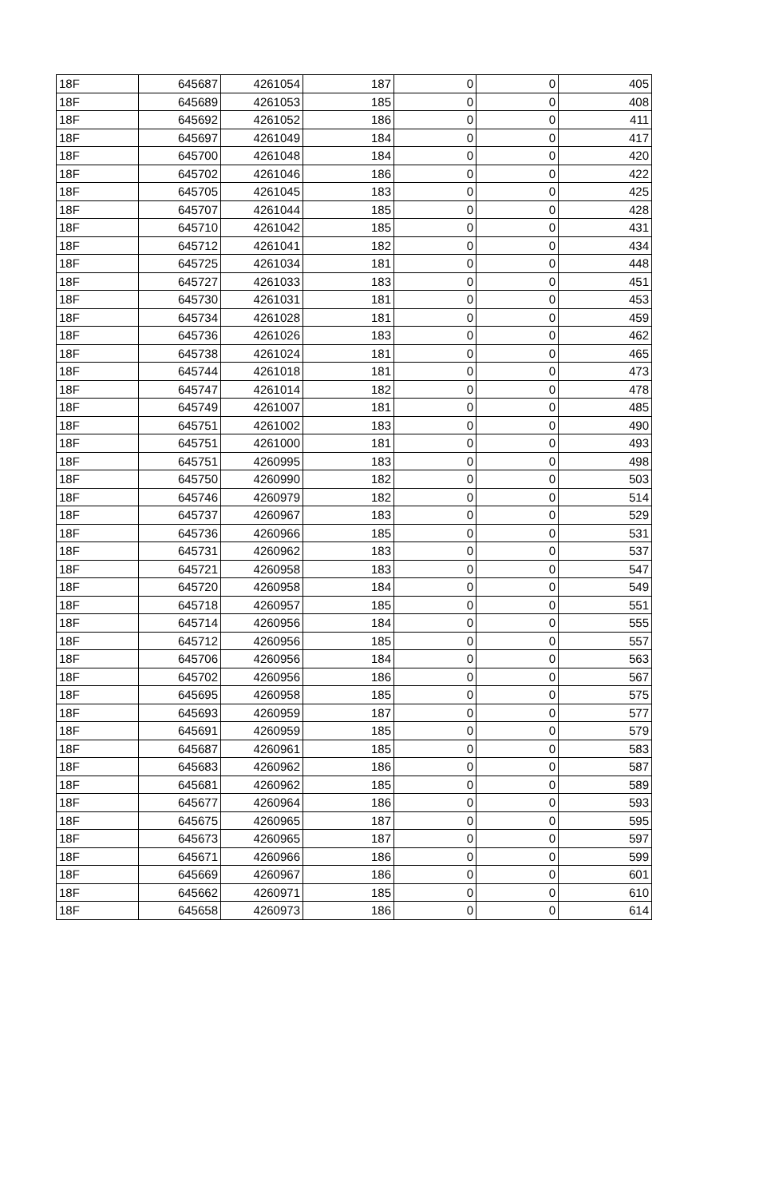| 18F | 645687 | 4261054 | 187 | 0 | 0 | 405 |
| 18F | 645689 | 4261053 | 185 | 0 | 0 | 408 |
| 18F | 645692 | 4261052 | 186 | 0 | 0 | 411 |
| 18F | 645697 | 4261049 | 184 | 0 | 0 | 417 |
| 18F | 645700 | 4261048 | 184 | 0 | 0 | 420 |
| 18F | 645702 | 4261046 | 186 | 0 | 0 | 422 |
| 18F | 645705 | 4261045 | 183 | 0 | 0 | 425 |
| 18F | 645707 | 4261044 | 185 | 0 | 0 | 428 |
| 18F | 645710 | 4261042 | 185 | 0 | 0 | 431 |
| 18F | 645712 | 4261041 | 182 | 0 | 0 | 434 |
| 18F | 645725 | 4261034 | 181 | 0 | 0 | 448 |
| 18F | 645727 | 4261033 | 183 | 0 | 0 | 451 |
| 18F | 645730 | 4261031 | 181 | 0 | 0 | 453 |
| 18F | 645734 | 4261028 | 181 | 0 | 0 | 459 |
| 18F | 645736 | 4261026 | 183 | 0 | 0 | 462 |
| 18F | 645738 | 4261024 | 181 | 0 | 0 | 465 |
| 18F | 645744 | 4261018 | 181 | 0 | 0 | 473 |
| 18F | 645747 | 4261014 | 182 | 0 | 0 | 478 |
| 18F | 645749 | 4261007 | 181 | 0 | 0 | 485 |
| 18F | 645751 | 4261002 | 183 | 0 | 0 | 490 |
| 18F | 645751 | 4261000 | 181 | 0 | 0 | 493 |
| 18F | 645751 | 4260995 | 183 | 0 | 0 | 498 |
| 18F | 645750 | 4260990 | 182 | 0 | 0 | 503 |
| 18F | 645746 | 4260979 | 182 | 0 | 0 | 514 |
| 18F | 645737 | 4260967 | 183 | 0 | 0 | 529 |
| 18F | 645736 | 4260966 | 185 | 0 | 0 | 531 |
| 18F | 645731 | 4260962 | 183 | 0 | 0 | 537 |
| 18F | 645721 | 4260958 | 183 | 0 | 0 | 547 |
| 18F | 645720 | 4260958 | 184 | 0 | 0 | 549 |
| 18F | 645718 | 4260957 | 185 | 0 | 0 | 551 |
| 18F | 645714 | 4260956 | 184 | 0 | 0 | 555 |
| 18F | 645712 | 4260956 | 185 | 0 | 0 | 557 |
| 18F | 645706 | 4260956 | 184 | 0 | 0 | 563 |
| 18F | 645702 | 4260956 | 186 | 0 | 0 | 567 |
| 18F | 645695 | 4260958 | 185 | 0 | 0 | 575 |
| 18F | 645693 | 4260959 | 187 | 0 | 0 | 577 |
| 18F | 645691 | 4260959 | 185 | 0 | 0 | 579 |
| 18F | 645687 | 4260961 | 185 | 0 | 0 | 583 |
| 18F | 645683 | 4260962 | 186 | 0 | 0 | 587 |
| 18F | 645681 | 4260962 | 185 | 0 | 0 | 589 |
| 18F | 645677 | 4260964 | 186 | 0 | 0 | 593 |
| 18F | 645675 | 4260965 | 187 | 0 | 0 | 595 |
| 18F | 645673 | 4260965 | 187 | 0 | 0 | 597 |
| 18F | 645671 | 4260966 | 186 | 0 | 0 | 599 |
| 18F | 645669 | 4260967 | 186 | 0 | 0 | 601 |
| 18F | 645662 | 4260971 | 185 | 0 | 0 | 610 |
| 18F | 645658 | 4260973 | 186 | 0 | 0 | 614 |